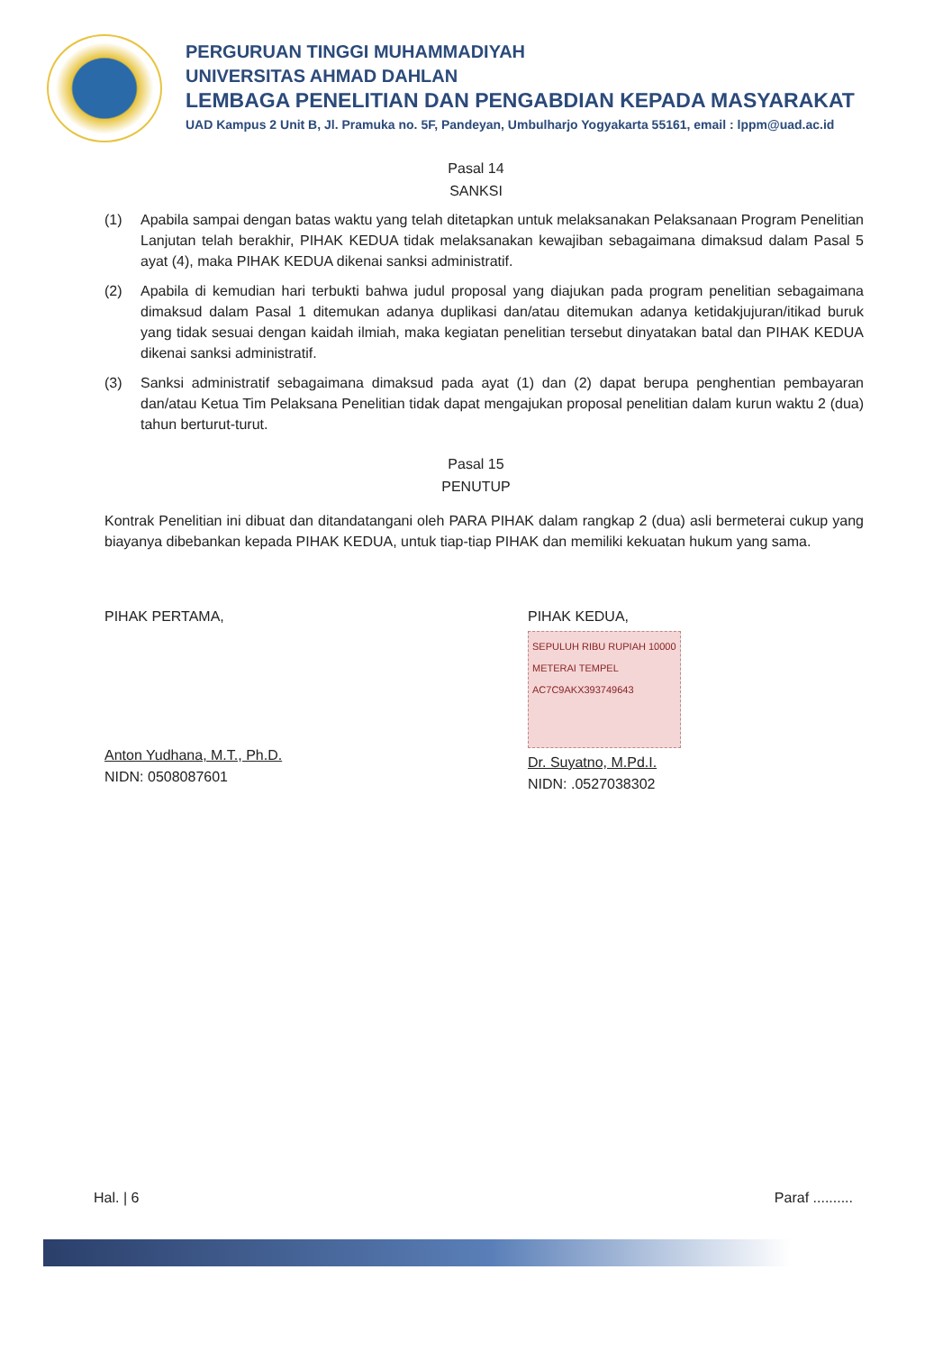PERGURUAN TINGGI MUHAMMADIYAH
UNIVERSITAS AHMAD DAHLAN
LEMBAGA PENELITIAN DAN PENGABDIAN KEPADA MASYARAKAT
UAD Kampus 2 Unit B, Jl. Pramuka no. 5F, Pandeyan, Umbulharjo Yogyakarta 55161, email : lppm@uad.ac.id
Pasal 14
SANKSI
(1) Apabila sampai dengan batas waktu yang telah ditetapkan untuk melaksanakan Pelaksanaan Program Penelitian Lanjutan telah berakhir, PIHAK KEDUA tidak melaksanakan kewajiban sebagaimana dimaksud dalam Pasal 5 ayat (4), maka PIHAK KEDUA dikenai sanksi administratif.
(2) Apabila di kemudian hari terbukti bahwa judul proposal yang diajukan pada program penelitian sebagaimana dimaksud dalam Pasal 1 ditemukan adanya duplikasi dan/atau ditemukan adanya ketidakjujuran/itikad buruk yang tidak sesuai dengan kaidah ilmiah, maka kegiatan penelitian tersebut dinyatakan batal dan PIHAK KEDUA dikenai sanksi administratif.
(3) Sanksi administratif sebagaimana dimaksud pada ayat (1) dan (2) dapat berupa penghentian pembayaran dan/atau Ketua Tim Pelaksana Penelitian tidak dapat mengajukan proposal penelitian dalam kurun waktu 2 (dua) tahun berturut-turut.
Pasal 15
PENUTUP
Kontrak Penelitian ini dibuat dan ditandatangani oleh PARA PIHAK dalam rangkap 2 (dua) asli bermeterai cukup yang biayanya dibebankan kepada PIHAK KEDUA, untuk tiap-tiap PIHAK dan memiliki kekuatan hukum yang sama.
PIHAK PERTAMA,
Anton Yudhana, M.T., Ph.D.
NIDN: 0508087601
PIHAK KEDUA,
SEPULUH RIBU RUPIAH 10000 METERAI TEMPEL AC7C9AKX393749643
Dr. Suyatno, M.Pd.I.
NIDN: .0527038302
Hal. | 6 Paraf ..........